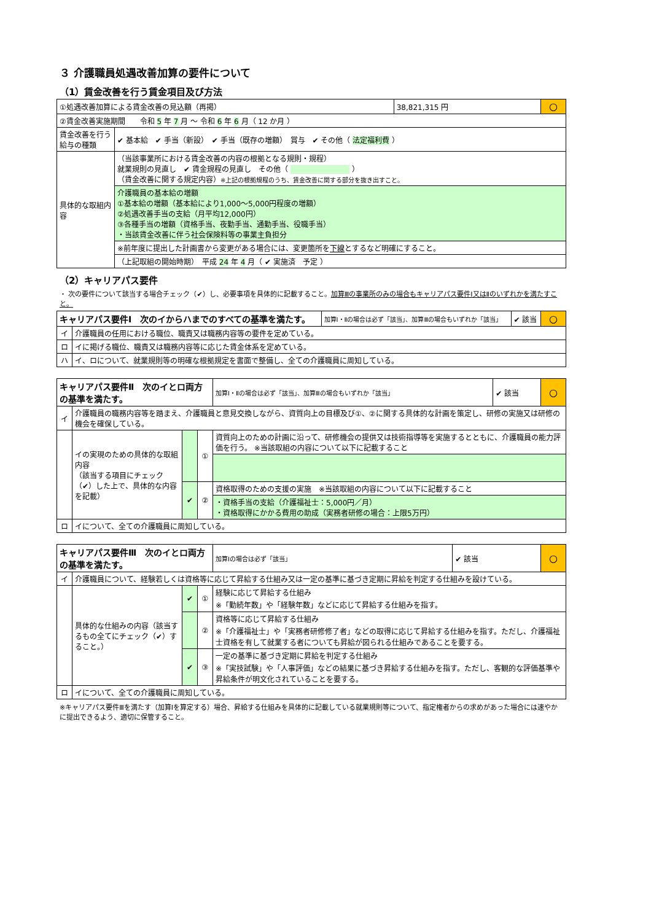３ 介護職員処遇改善加算の要件について
（1）賃金改善を行う賃金項目及び方法
| ①処遇改善加算による賃金改善の見込額（再掲） | | 38,821,315 円 | ○ |
| ②賃金改善実施期間 令和 5 年 7 月 ～ 令和 6 年 6 月（ 12 か月 ） | | | |
| 賃金改善を行う給与の種類 | ✔ 基本給 ✔ 手当（新設） ✔ 手当（既存の増額） 賞与 ✔ その他（ 法定福利費 ） | | |
| 具体的な取組内容 | （当該事業所における賃金改善の内容の根拠となる規則・規程） 就業規則の見直し ✔ 賃金規程の見直し その他（ ） （賃金改善に関する規定内容） ※上記の根拠規程のうち、賃金改善に関する部分を抜き出すこと。 | | |
| | 介護職員の基本給の増額 ①基本給の増額（基本給により1,000～5,000円程度の増額） ②処遇改善手当の支給（月平均12,000円） ③各種手当の増額（資格手当、夜勤手当、通勤手当、役職手当） ・当該賃金改善に伴う社会保険料等の事業主負担分 | | |
| | ※前年度に提出した計画書から変更がある場合には、変更箇所を 下線 とするなど明確にすること。 | | |
| | （上記取組の開始時期） 平成 24 年 4 月（ ✔ 実施済 予定 ） | | |
（2）キャリアパス要件
・ 次の要件について該当する場合チェック（✔）し、必要事項を具体的に記載すること。加算Ⅲの事業所のみの場合もキャリアパス要件Ⅰ又はⅡのいずれかを満たすこと。
| キャリアパス要件Ⅰ 次のイからハまでのすべての基準を満たす。 | | 加算Ⅰ・Ⅱの場合は必ず「該当」、加算Ⅲの場合もいずれか「該当」 | ✔ 該当 | ○ |
| イ | 介護職員の任用における職位、職責又は職務内容等の要件を定めている。 | | | |
| ロ | イに掲げる職位、職責又は職務内容等に応じた賃金体系を定めている。 | | | |
| ハ | イ、ロについて、就業規則等の明確な根拠規定を書面で整備し、全ての介護職員に周知している。 | | | |
| キャリアパス要件Ⅱ 次のイとロ両方の基準を満たす。 | | | | 加算Ⅰ・Ⅱの場合は必ず「該当」、加算Ⅲの場合もいずれか「該当」 | ✔ 該当 | ○ |
| イ | 介護職員の職務内容等を踏まえ、介護職員と意見交換しながら、資質向上の目標及び①、②に関する具体的な計画を策定し、研修の実施又は研修の機会を確保している。 | | | | | |
| | イの実現のための具体的な取組内容 （該当する項目にチェック（✔）した上で、具体的な内容を記載） | | ① | 資質向上のための計画に沿って、研修機会の提供又は技術指導等を実施するとともに、介護職員の能力評価を行う。 ※当該取組の内容について以下に記載すること | | |
| | | ✔ | ② | 資格取得のための支援の実施 ※当該取組の内容について以下に記載すること | | |
| | | | | ・資格手当の支給（介護福祉士：5,000円／月） ・資格取得にかかる費用の助成（実務者研修の場合：上限5万円） | | |
| ロ | イについて、全ての介護職員に周知している。 | | | | | |
| キャリアパス要件Ⅲ 次のイとロ両方の基準を満たす。 | | | | 加算Ⅰの場合は必ず「該当」 | ✔ 該当 | ○ |
| イ | 介護職員について、経験若しくは資格等に応じて昇給する仕組み又は一定の基準に基づき定期に昇給を判定する仕組みを設けている。 | | | | | |
| | 具体的な仕組みの内容（該当するもの全てにチェック（✔）すること。） | ✔ | ① | 経験に応じて昇給する仕組み ※「勤続年数」や「経験年数」などに応じて昇給する仕組みを指す。 | | |
| | | | ② | 資格等に応じて昇給する仕組み ※「介護福祉士」や「実務者研修修了者」などの取得に応じて昇給する仕組みを指す。ただし、介護福祉士資格を有して就業する者についても昇給が図られる仕組みであることを要する。 | | |
| | | ✔ | ③ | 一定の基準に基づき定期に昇給を判定する仕組み ※「実技試験」や「人事評価」などの結果に基づき昇給する仕組みを指す。ただし、客観的な評価基準や昇給条件が明文化されていることを要する。 | | |
| ロ | イについて、全ての介護職員に周知している。 | | | | | |
※キャリアパス要件Ⅲを満たす（加算Ⅰを算定する）場合、昇給する仕組みを具体的に記載している就業規則等について、指定権者からの求めがあった場合には速やかに提出できるよう、適切に保管すること。